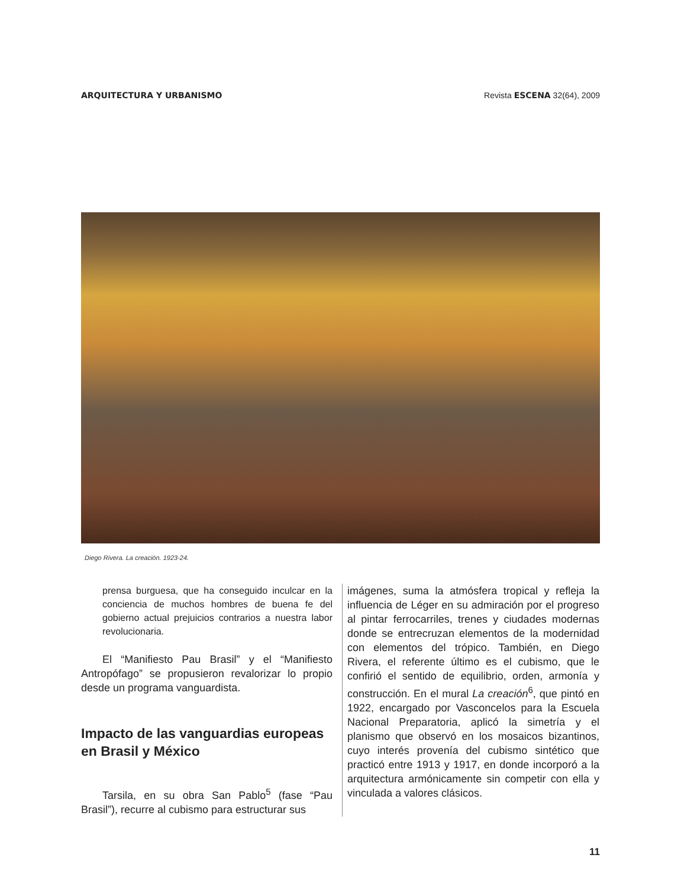ARQUITECTURA Y URBANISMO Revista ESCENA 32(64), 2009
Diego Rivera. La creación. 1923-24.
prensa burguesa, que ha conseguido inculcar en la conciencia de muchos hombres de buena fe del gobierno actual prejuicios contrarios a nuestra labor revolucionaria.
El “Manifiesto Pau Brasil” y el “Manifiesto Antropófago” se propusieron revalorizar lo propio desde un programa vanguardista.
Impacto de las vanguardias europeas en Brasil y México
Tarsila, en su obra San Pablo<sup>5</sup> (fase “Pau Brasil”), recurre al cubismo para estructurar sus
imágenes, suma la atmósfera tropical y refleja la influencia de Léger en su admiración por el progreso al pintar ferrocarriles, trenes y ciudades modernas donde se entrecruzan elementos de la modernidad con elementos del trópico. También, en Diego Rivera, el referente último es el cubismo, que le confirió el sentido de equilibrio, orden, armonía y construcción. En el mural La creación<sup>6</sup>, que pintó en 1922, encargado por Vasconcelos para la Escuela Nacional Preparatoria, aplicó la simetría y el planismo que observó en los mosaicos bizantinos, cuyo interés provenía del cubismo sintético que practicó entre 1913 y 1917, en donde incorporó a la arquitectura armónicamente sin competir con ella y vinculada a valores clásicos.
11